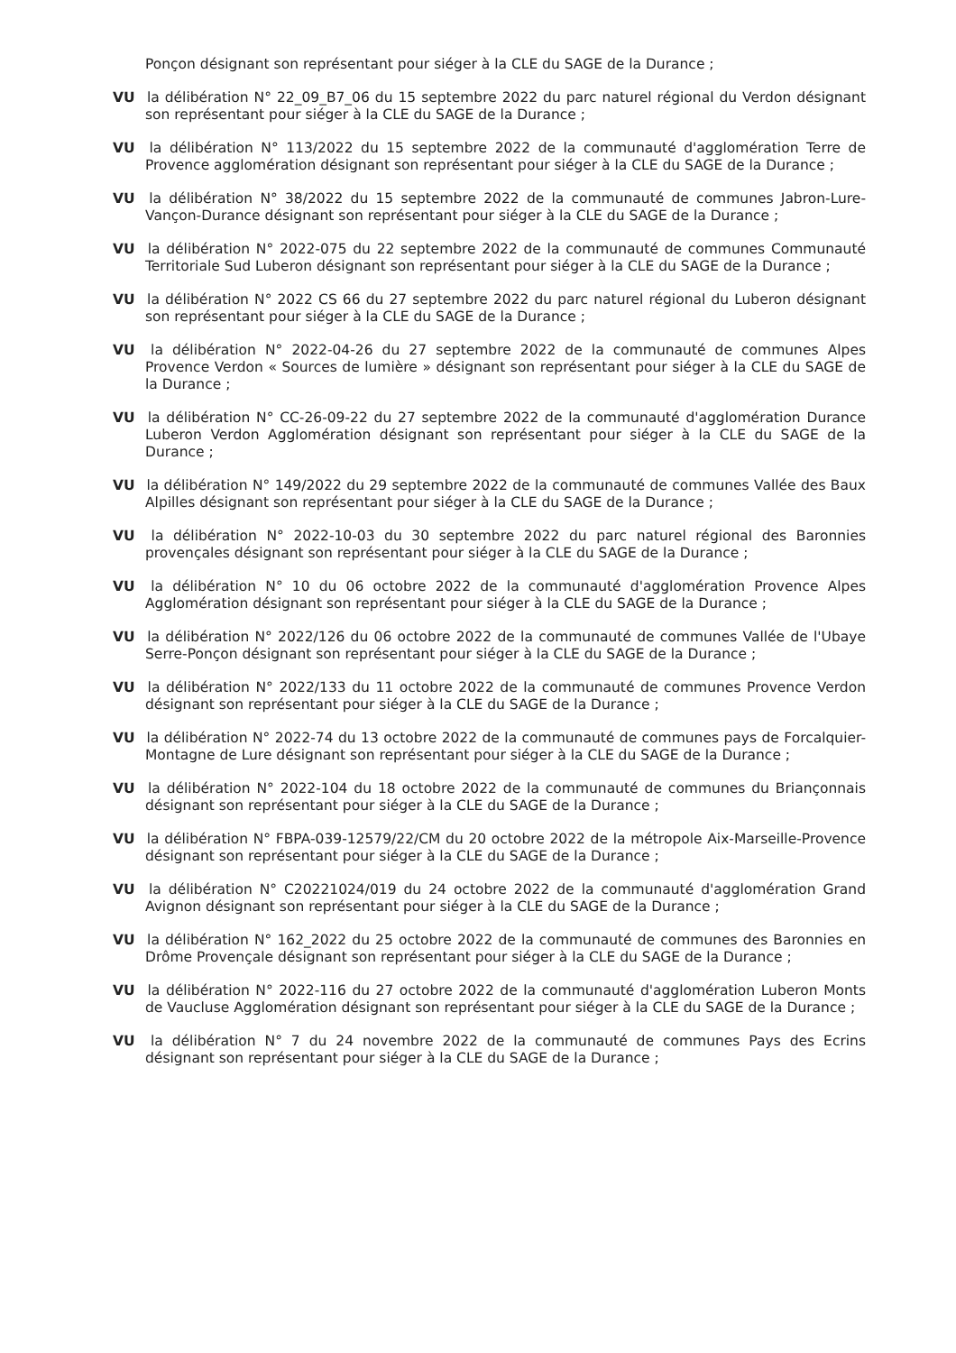Ponçon désignant son représentant pour siéger à la CLE du SAGE de la Durance ;
VU la délibération N° 22_09_B7_06 du 15 septembre 2022 du parc naturel régional du Verdon désignant son représentant pour siéger à la CLE du SAGE de la Durance ;
VU la délibération N° 113/2022 du 15 septembre 2022 de la communauté d'agglomération Terre de Provence agglomération désignant son représentant pour siéger à la CLE du SAGE de la Durance ;
VU la délibération N° 38/2022 du 15 septembre 2022 de la communauté de communes Jabron-Lure-Vançon-Durance désignant son représentant pour siéger à la CLE du SAGE de la Durance ;
VU la délibération N° 2022-075 du 22 septembre 2022 de la communauté de communes Communauté Territoriale Sud Luberon désignant son représentant pour siéger à la CLE du SAGE de la Durance ;
VU la délibération N° 2022 CS 66 du 27 septembre 2022 du parc naturel régional du Luberon désignant son représentant pour siéger à la CLE du SAGE de la Durance ;
VU la délibération N° 2022-04-26 du 27 septembre 2022 de la communauté de communes Alpes Provence Verdon « Sources de lumière » désignant son représentant pour siéger à la CLE du SAGE de la Durance ;
VU la délibération N° CC-26-09-22 du 27 septembre 2022 de la communauté d'agglomération Durance Luberon Verdon Agglomération désignant son représentant pour siéger à la CLE du SAGE de la Durance ;
VU la délibération N° 149/2022 du 29 septembre 2022 de la communauté de communes Vallée des Baux Alpilles désignant son représentant pour siéger à la CLE du SAGE de la Durance ;
VU la délibération N° 2022-10-03 du 30 septembre 2022 du parc naturel régional des Baronnies provençales désignant son représentant pour siéger à la CLE du SAGE de la Durance ;
VU la délibération N° 10 du 06 octobre 2022 de la communauté d'agglomération Provence Alpes Agglomération désignant son représentant pour siéger à la CLE du SAGE de la Durance ;
VU la délibération N° 2022/126 du 06 octobre 2022 de la communauté de communes Vallée de l'Ubaye Serre-Ponçon désignant son représentant pour siéger à la CLE du SAGE de la Durance ;
VU la délibération N° 2022/133 du 11 octobre 2022 de la communauté de communes Provence Verdon désignant son représentant pour siéger à la CLE du SAGE de la Durance ;
VU la délibération N° 2022-74 du 13 octobre 2022 de la communauté de communes pays de Forcalquier-Montagne de Lure désignant son représentant pour siéger à la CLE du SAGE de la Durance ;
VU la délibération N° 2022-104 du 18 octobre 2022 de la communauté de communes du Briançonnais désignant son représentant pour siéger à la CLE du SAGE de la Durance ;
VU la délibération N° FBPA-039-12579/22/CM du 20 octobre 2022 de la métropole Aix-Marseille-Provence désignant son représentant pour siéger à la CLE du SAGE de la Durance ;
VU la délibération N° C20221024/019 du 24 octobre 2022 de la communauté d'agglomération Grand Avignon désignant son représentant pour siéger à la CLE du SAGE de la Durance ;
VU la délibération N° 162_2022 du 25 octobre 2022 de la communauté de communes des Baronnies en Drôme Provençale désignant son représentant pour siéger à la CLE du SAGE de la Durance ;
VU la délibération N° 2022-116 du 27 octobre 2022 de la communauté d'agglomération Luberon Monts de Vaucluse Agglomération désignant son représentant pour siéger à la CLE du SAGE de la Durance ;
VU la délibération N° 7 du 24 novembre 2022 de la communauté de communes Pays des Ecrins désignant son représentant pour siéger à la CLE du SAGE de la Durance ;